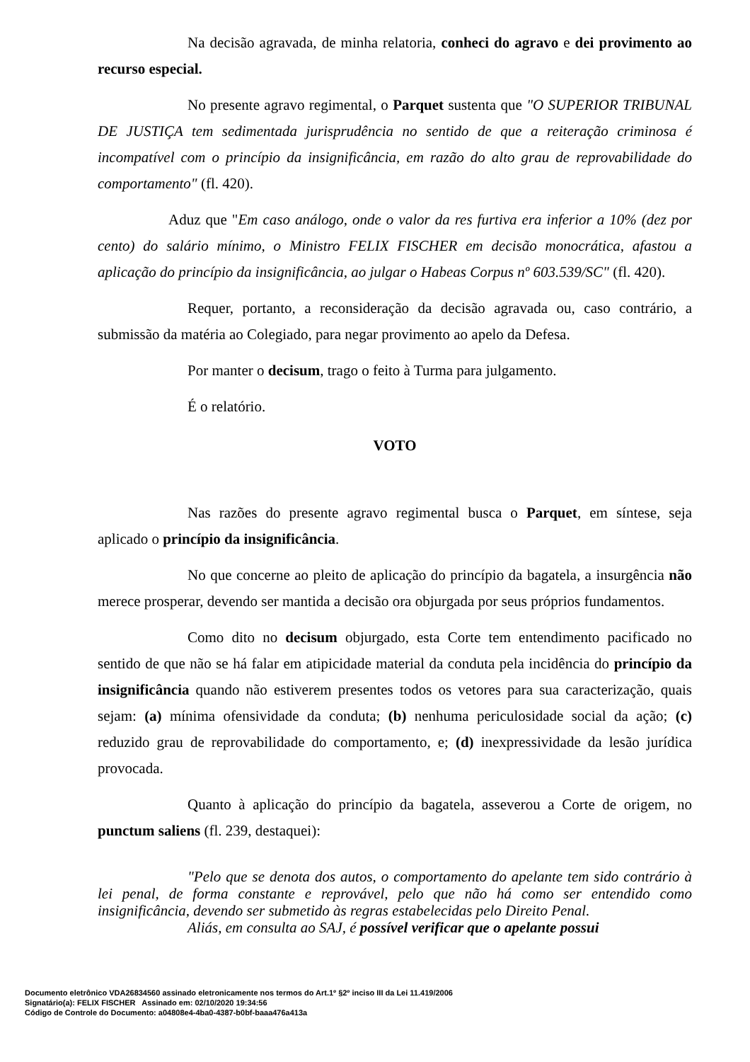Na decisão agravada, de minha relatoria, conheci do agravo e dei provimento ao recurso especial.
No presente agravo regimental, o Parquet sustenta que "O SUPERIOR TRIBUNAL DE JUSTIÇA tem sedimentada jurisprudência no sentido de que a reiteração criminosa é incompatível com o princípio da insignificância, em razão do alto grau de reprovabilidade do comportamento" (fl. 420).
Aduz que "Em caso análogo, onde o valor da res furtiva era inferior a 10% (dez por cento) do salário mínimo, o Ministro FELIX FISCHER em decisão monocrática, afastou a aplicação do princípio da insignificância, ao julgar o Habeas Corpus nº 603.539/SC" (fl. 420).
Requer, portanto, a reconsideração da decisão agravada ou, caso contrário, a submissão da matéria ao Colegiado, para negar provimento ao apelo da Defesa.
Por manter o decisum, trago o feito à Turma para julgamento.
É o relatório.
VOTO
Nas razões do presente agravo regimental busca o Parquet, em síntese, seja aplicado o princípio da insignificância.
No que concerne ao pleito de aplicação do princípio da bagatela, a insurgência não merece prosperar, devendo ser mantida a decisão ora objurgada por seus próprios fundamentos.
Como dito no decisum objurgado, esta Corte tem entendimento pacificado no sentido de que não se há falar em atipicidade material da conduta pela incidência do princípio da insignificância quando não estiverem presentes todos os vetores para sua caracterização, quais sejam: (a) mínima ofensividade da conduta; (b) nenhuma periculosidade social da ação; (c) reduzido grau de reprovabilidade do comportamento, e; (d) inexpressividade da lesão jurídica provocada.
Quanto à aplicação do princípio da bagatela, asseverou a Corte de origem, no punctum saliens (fl. 239, destaquei):
"Pelo que se denota dos autos, o comportamento do apelante tem sido contrário à lei penal, de forma constante e reprovável, pelo que não há como ser entendido como insignificância, devendo ser submetido às regras estabelecidas pelo Direito Penal.
Aliás, em consulta ao SAJ, é possível verificar que o apelante possui
Documento eletrônico VDA26834560 assinado eletronicamente nos termos do Art.1º §2º inciso III da Lei 11.419/2006
Signatário(a): FELIX FISCHER Assinado em: 02/10/2020 19:34:56
Código de Controle do Documento: a04808e4-4ba0-4387-b0bf-baaa476a413a